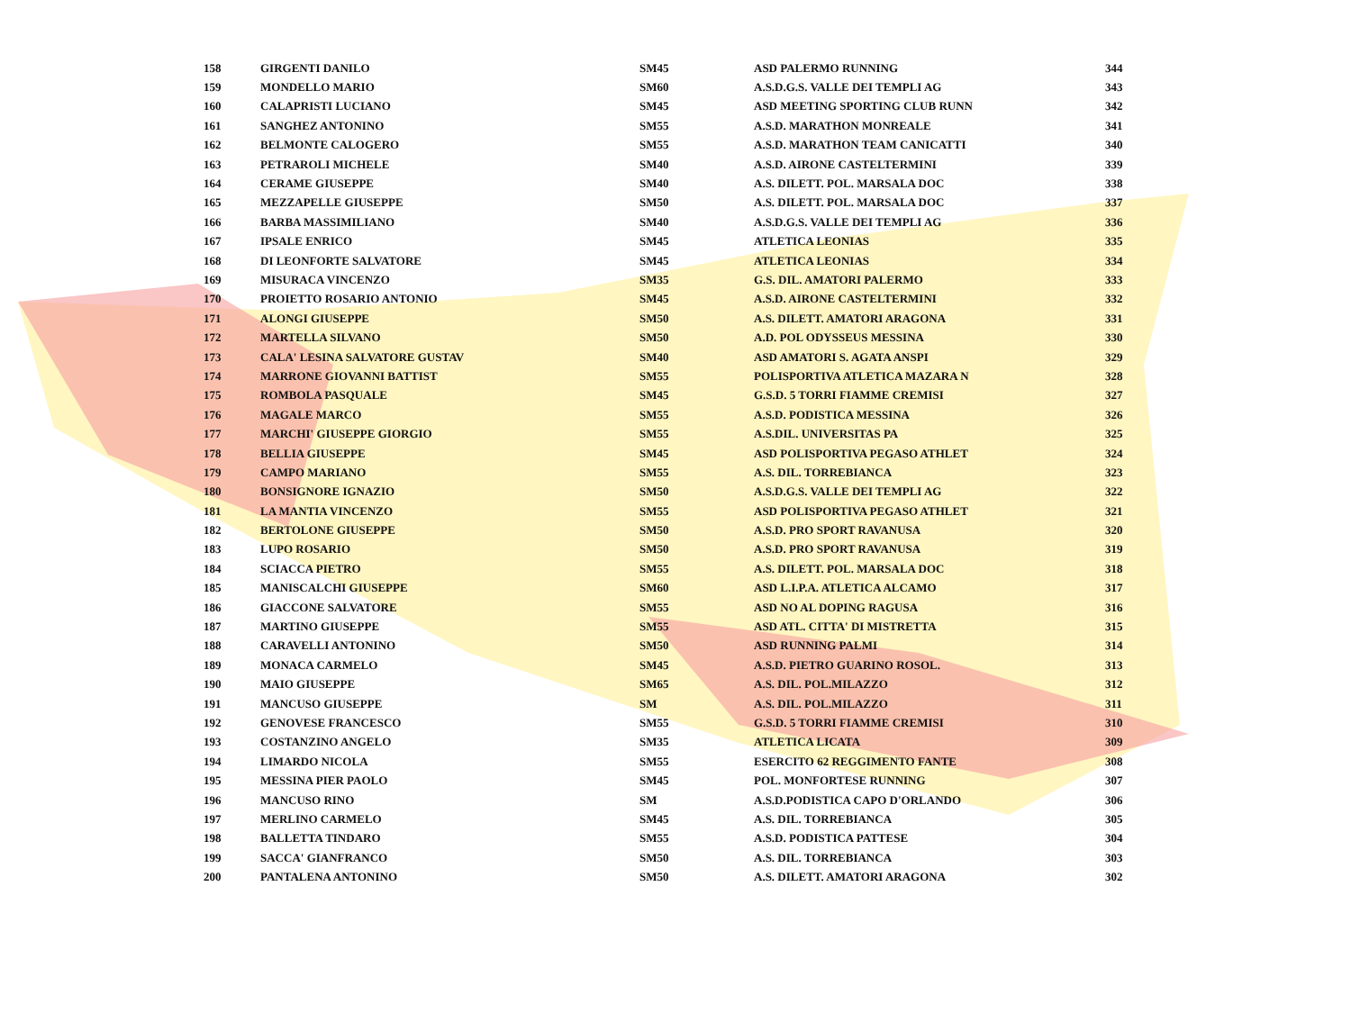| 158 | GIRGENTI DANILO | SM45 | ASD PALERMO RUNNING | 344 |
| 159 | MONDELLO MARIO | SM60 | A.S.D.G.S. VALLE DEI TEMPLI AG | 343 |
| 160 | CALAPRISTI LUCIANO | SM45 | ASD MEETING SPORTING CLUB RUNN | 342 |
| 161 | SANGHEZ ANTONINO | SM55 | A.S.D. MARATHON MONREALE | 341 |
| 162 | BELMONTE CALOGERO | SM55 | A.S.D. MARATHON TEAM CANICATTI | 340 |
| 163 | PETRAROLI MICHELE | SM40 | A.S.D. AIRONE CASTELTERMINI | 339 |
| 164 | CERAME GIUSEPPE | SM40 | A.S. DILETT. POL. MARSALA DOC | 338 |
| 165 | MEZZAPELLE GIUSEPPE | SM50 | A.S. DILETT. POL. MARSALA DOC | 337 |
| 166 | BARBA MASSIMILIANO | SM40 | A.S.D.G.S. VALLE DEI TEMPLI AG | 336 |
| 167 | IPSALE ENRICO | SM45 | ATLETICA LEONIAS | 335 |
| 168 | DI LEONFORTE SALVATORE | SM45 | ATLETICA LEONIAS | 334 |
| 169 | MISURACA VINCENZO | SM35 | G.S. DIL. AMATORI PALERMO | 333 |
| 170 | PROIETTO ROSARIO ANTONIO | SM45 | A.S.D. AIRONE CASTELTERMINI | 332 |
| 171 | ALONGI GIUSEPPE | SM50 | A.S. DILETT. AMATORI ARAGONA | 331 |
| 172 | MARTELLA SILVANO | SM50 | A.D. POL ODYSSEUS MESSINA | 330 |
| 173 | CALA' LESINA SALVATORE GUSTAV | SM40 | ASD AMATORI S. AGATA ANSPI | 329 |
| 174 | MARRONE GIOVANNI BATTIST | SM55 | POLISPORTIVA ATLETICA MAZARA N | 328 |
| 175 | ROMBOLA PASQUALE | SM45 | G.S.D. 5 TORRI FIAMME CREMISI | 327 |
| 176 | MAGALE MARCO | SM55 | A.S.D. PODISTICA MESSINA | 326 |
| 177 | MARCHI' GIUSEPPE GIORGIO | SM55 | A.S.DIL. UNIVERSITAS PA | 325 |
| 178 | BELLIA GIUSEPPE | SM45 | ASD POLISPORTIVA PEGASO ATHLET | 324 |
| 179 | CAMPO MARIANO | SM55 | A.S. DIL. TORREBIANCA | 323 |
| 180 | BONSIGNORE IGNAZIO | SM50 | A.S.D.G.S. VALLE DEI TEMPLI AG | 322 |
| 181 | LA MANTIA VINCENZO | SM55 | ASD POLISPORTIVA PEGASO ATHLET | 321 |
| 182 | BERTOLONE GIUSEPPE | SM50 | A.S.D. PRO SPORT RAVANUSA | 320 |
| 183 | LUPO ROSARIO | SM50 | A.S.D. PRO SPORT RAVANUSA | 319 |
| 184 | SCIACCA PIETRO | SM55 | A.S. DILETT. POL. MARSALA DOC | 318 |
| 185 | MANISCALCHI GIUSEPPE | SM60 | ASD L.I.P.A. ATLETICA ALCAMO | 317 |
| 186 | GIACCONE SALVATORE | SM55 | ASD NO AL DOPING RAGUSA | 316 |
| 187 | MARTINO GIUSEPPE | SM55 | ASD ATL. CITTA' DI MISTRETTA | 315 |
| 188 | CARAVELLI ANTONINO | SM50 | ASD RUNNING PALMI | 314 |
| 189 | MONACA CARMELO | SM45 | A.S.D. PIETRO GUARINO ROSOL. | 313 |
| 190 | MAIO GIUSEPPE | SM65 | A.S. DIL. POL.MILAZZO | 312 |
| 191 | MANCUSO GIUSEPPE | SM | A.S. DIL. POL.MILAZZO | 311 |
| 192 | GENOVESE FRANCESCO | SM55 | G.S.D. 5 TORRI FIAMME CREMISI | 310 |
| 193 | COSTANZINO ANGELO | SM35 | ATLETICA LICATA | 309 |
| 194 | LIMARDO NICOLA | SM55 | ESERCITO 62 REGGIMENTO FANTE | 308 |
| 195 | MESSINA PIER PAOLO | SM45 | POL. MONFORTESE RUNNING | 307 |
| 196 | MANCUSO RINO | SM | A.S.D.PODISTICA CAPO D'ORLANDO | 306 |
| 197 | MERLINO CARMELO | SM45 | A.S. DIL. TORREBIANCA | 305 |
| 198 | BALLETTA TINDARO | SM55 | A.S.D. PODISTICA PATTESE | 304 |
| 199 | SACCA' GIANFRANCO | SM50 | A.S. DIL. TORREBIANCA | 303 |
| 200 | PANTALENA ANTONINO | SM50 | A.S. DILETT. AMATORI ARAGONA | 302 |